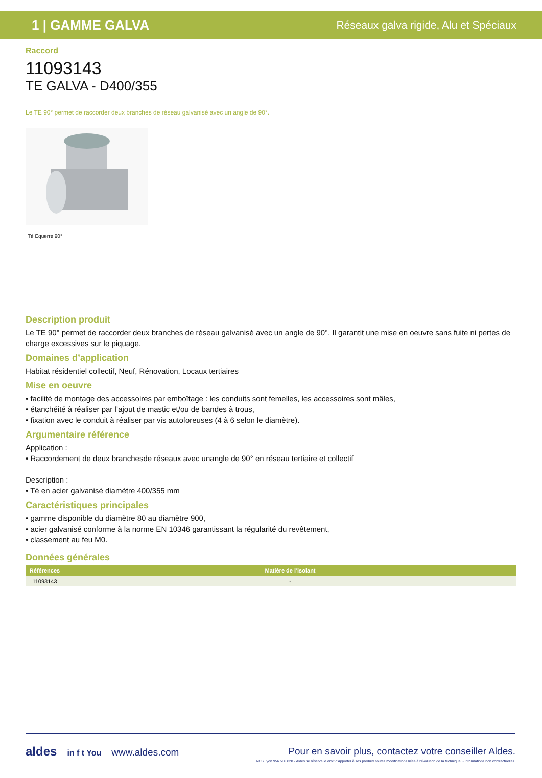1 | GAMME GALVA Réseaux galva rigide, Alu et Spéciaux
Raccord
11093143
TE GALVA - D400/355
Le TE 90° permet de raccorder deux branches de réseau galvanisé avec un angle de 90°.
Té Equerre 90°
Description produit
Le TE 90° permet de raccorder deux branches de réseau galvanisé avec un angle de 90°. Il garantit une mise en oeuvre sans fuite ni pertes de charge excessives sur le piquage.
Domaines d’application
Habitat résidentiel collectif, Neuf, Rénovation, Locaux tertiaires
Mise en oeuvre
• facilité de montage des accessoires par emboîtage : les conduits sont femelles, les accessoires sont mâles,
• étanchéité à réaliser par l’ajout de mastic et/ou de bandes à trous,
• fixation avec le conduit à réaliser par vis autoforeuses (4 à 6 selon le diamètre).
Argumentaire référence
Application :
• Raccordement de deux branchesde réseaux avec unangle de 90° en réseau tertiaire et collectif
Description :
• Té en acier galvanisé diamètre 400/355 mm
Caractéristiques principales
• gamme disponible du diamètre 80 au diamètre 900,
• acier galvanisé conforme à la norme EN 10346 garantissant la régularité du revêtement,
• classement au feu M0.
Données générales
| Références | Matière de l’isolant |
| --- | --- |
| 11093143 | - |
aldes in f t You www.aldes.com Pour en savoir plus, contactez votre conseiller Aldes.
RCS Lyon 956 506 828 - Aldes se réserve le droit d'apporter à ses produits toutes modifications liées à l'évolution de la technique. - Informations non contractuelles.